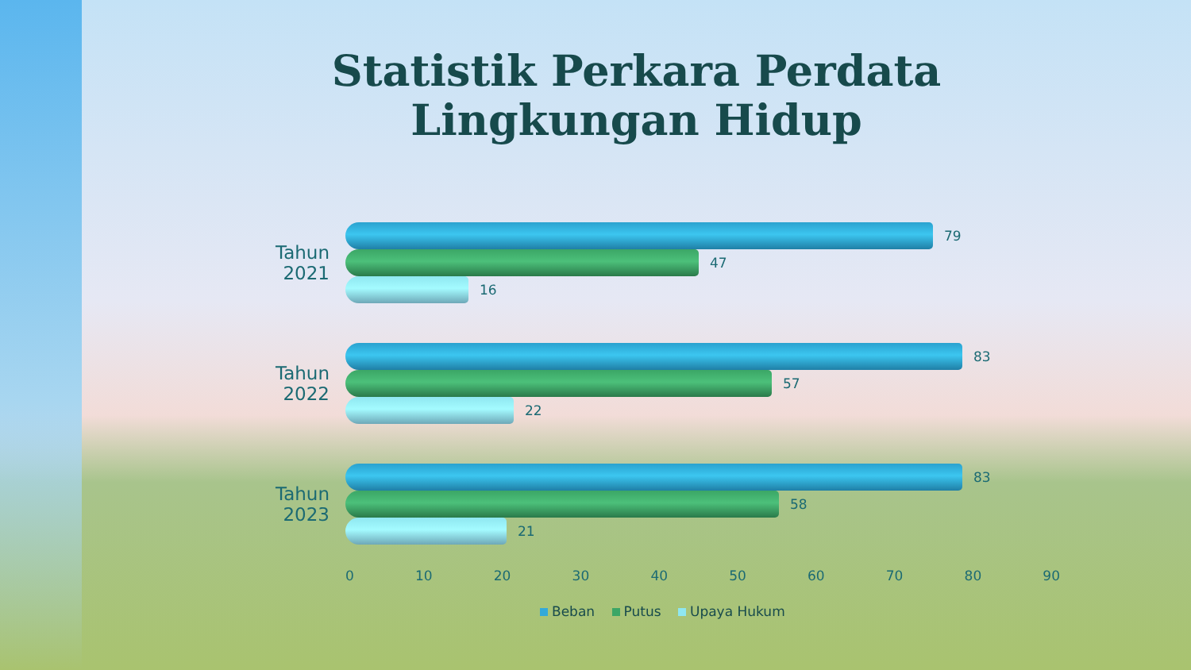Statistik Perkara Perdata
Lingkungan Hidup
Tahun 2021
79
47
16
Tahun 2022
83
57
22
Tahun 2023
83
58
21
0 10 20 30 40 50 60 70 80 90
Beban Putus Upaya Hukum